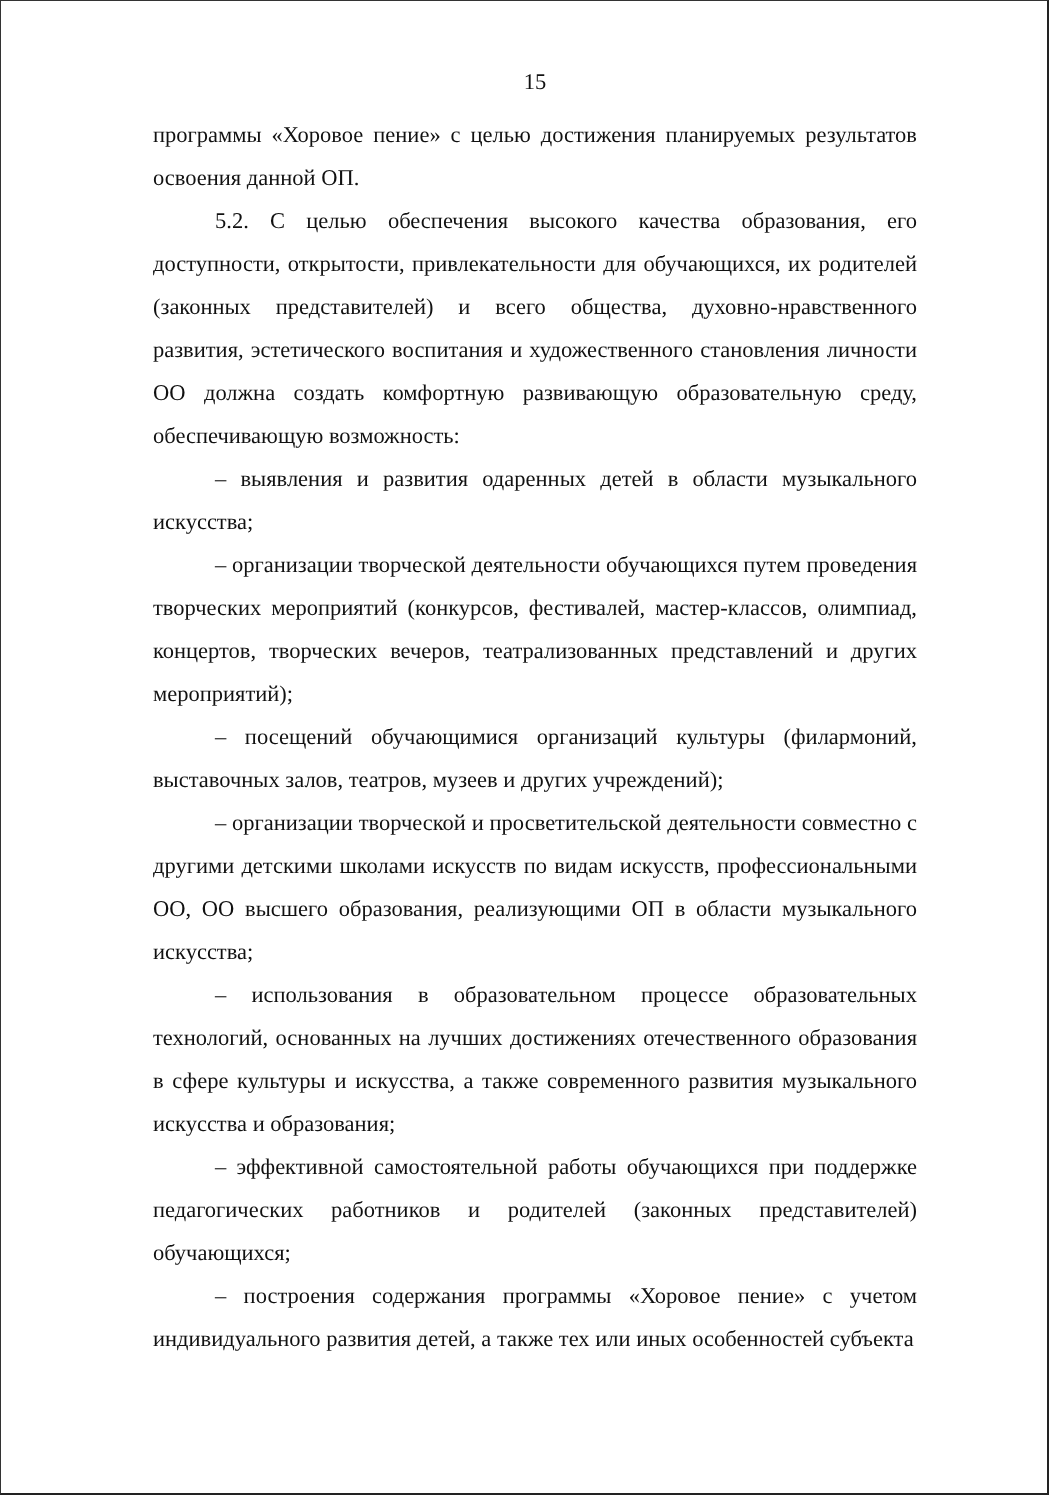15
программы «Хоровое пение» с целью достижения планируемых результатов освоения данной ОП.
5.2. С целью обеспечения высокого качества образования, его доступности, открытости, привлекательности для обучающихся, их родителей (законных представителей) и всего общества, духовно-нравственного развития, эстетического воспитания и художественного становления личности ОО должна создать комфортную развивающую образовательную среду, обеспечивающую возможность:
– выявления и развития одаренных детей в области музыкального искусства;
– организации творческой деятельности обучающихся путем проведения творческих мероприятий (конкурсов, фестивалей, мастер-классов, олимпиад, концертов, творческих вечеров, театрализованных представлений и других мероприятий);
– посещений обучающимися организаций культуры (филармоний, выставочных залов, театров, музеев и других учреждений);
– организации творческой и просветительской деятельности совместно с другими детскими школами искусств по видам искусств, профессиональными ОО, ОО высшего образования, реализующими ОП в области музыкального искусства;
– использования в образовательном процессе образовательных технологий, основанных на лучших достижениях отечественного образования в сфере культуры и искусства, а также современного развития музыкального искусства и образования;
– эффективной самостоятельной работы обучающихся при поддержке педагогических работников и родителей (законных представителей) обучающихся;
– построения содержания программы «Хоровое пение» с учетом индивидуального развития детей, а также тех или иных особенностей субъекта